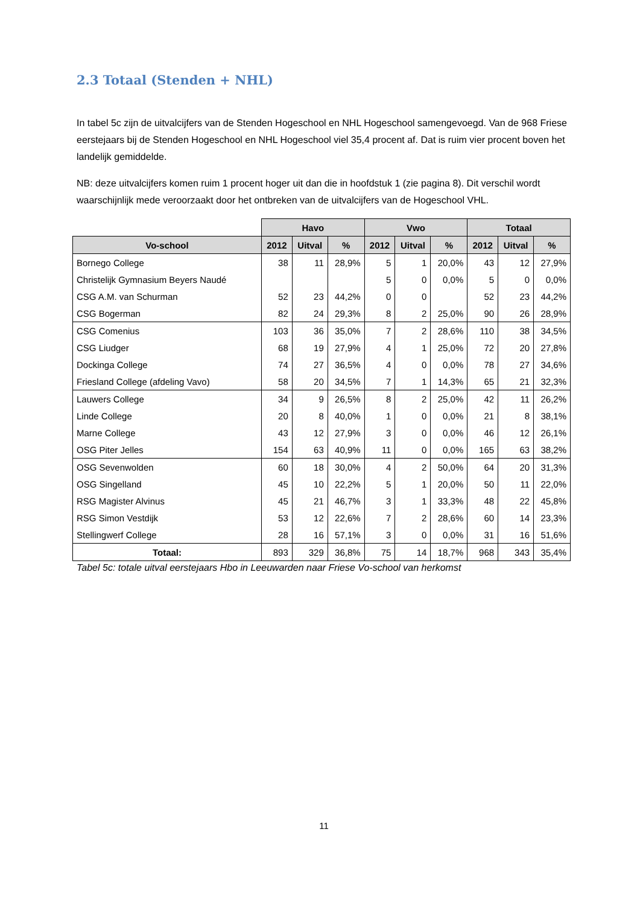2.3 Totaal (Stenden + NHL)
In tabel 5c zijn de uitvalcijfers van de Stenden Hogeschool en NHL Hogeschool samengevoegd. Van de 968 Friese eerstejaars bij de Stenden Hogeschool en NHL Hogeschool viel 35,4 procent af. Dat is ruim vier procent boven het landelijk gemiddelde.
NB: deze uitvalcijfers komen ruim 1 procent hoger uit dan die in hoofdstuk 1 (zie pagina 8). Dit verschil wordt waarschijnlijk mede veroorzaakt door het ontbreken van de uitvalcijfers van de Hogeschool VHL.
| | Havo | | | Vwo | | | Totaal | | |
| Vo-school | 2012 | Uitval | % | 2012 | Uitval | % | 2012 | Uitval | % |
| Bornego College | 38 | 11 | 28,9% | 5 | 1 | 20,0% | 43 | 12 | 27,9% |
| Christelijk Gymnasium Beyers Naudé | | | | 5 | 0 | 0,0% | 5 | 0 | 0,0% |
| CSG A.M. van Schurman | 52 | 23 | 44,2% | 0 | 0 | | 52 | 23 | 44,2% |
| CSG Bogerman | 82 | 24 | 29,3% | 8 | 2 | 25,0% | 90 | 26 | 28,9% |
| CSG Comenius | 103 | 36 | 35,0% | 7 | 2 | 28,6% | 110 | 38 | 34,5% |
| CSG Liudger | 68 | 19 | 27,9% | 4 | 1 | 25,0% | 72 | 20 | 27,8% |
| Dockinga College | 74 | 27 | 36,5% | 4 | 0 | 0,0% | 78 | 27 | 34,6% |
| Friesland College (afdeling Vavo) | 58 | 20 | 34,5% | 7 | 1 | 14,3% | 65 | 21 | 32,3% |
| Lauwers College | 34 | 9 | 26,5% | 8 | 2 | 25,0% | 42 | 11 | 26,2% |
| Linde College | 20 | 8 | 40,0% | 1 | 0 | 0,0% | 21 | 8 | 38,1% |
| Marne College | 43 | 12 | 27,9% | 3 | 0 | 0,0% | 46 | 12 | 26,1% |
| OSG Piter Jelles | 154 | 63 | 40,9% | 11 | 0 | 0,0% | 165 | 63 | 38,2% |
| OSG Sevenwolden | 60 | 18 | 30,0% | 4 | 2 | 50,0% | 64 | 20 | 31,3% |
| OSG Singelland | 45 | 10 | 22,2% | 5 | 1 | 20,0% | 50 | 11 | 22,0% |
| RSG Magister Alvinus | 45 | 21 | 46,7% | 3 | 1 | 33,3% | 48 | 22 | 45,8% |
| RSG Simon Vestdijk | 53 | 12 | 22,6% | 7 | 2 | 28,6% | 60 | 14 | 23,3% |
| Stellingwerf College | 28 | 16 | 57,1% | 3 | 0 | 0,0% | 31 | 16 | 51,6% |
| Totaal: | 893 | 329 | 36,8% | 75 | 14 | 18,7% | 968 | 343 | 35,4% |
Tabel 5c: totale uitval eerstejaars Hbo in Leeuwarden naar Friese Vo-school van herkomst
11